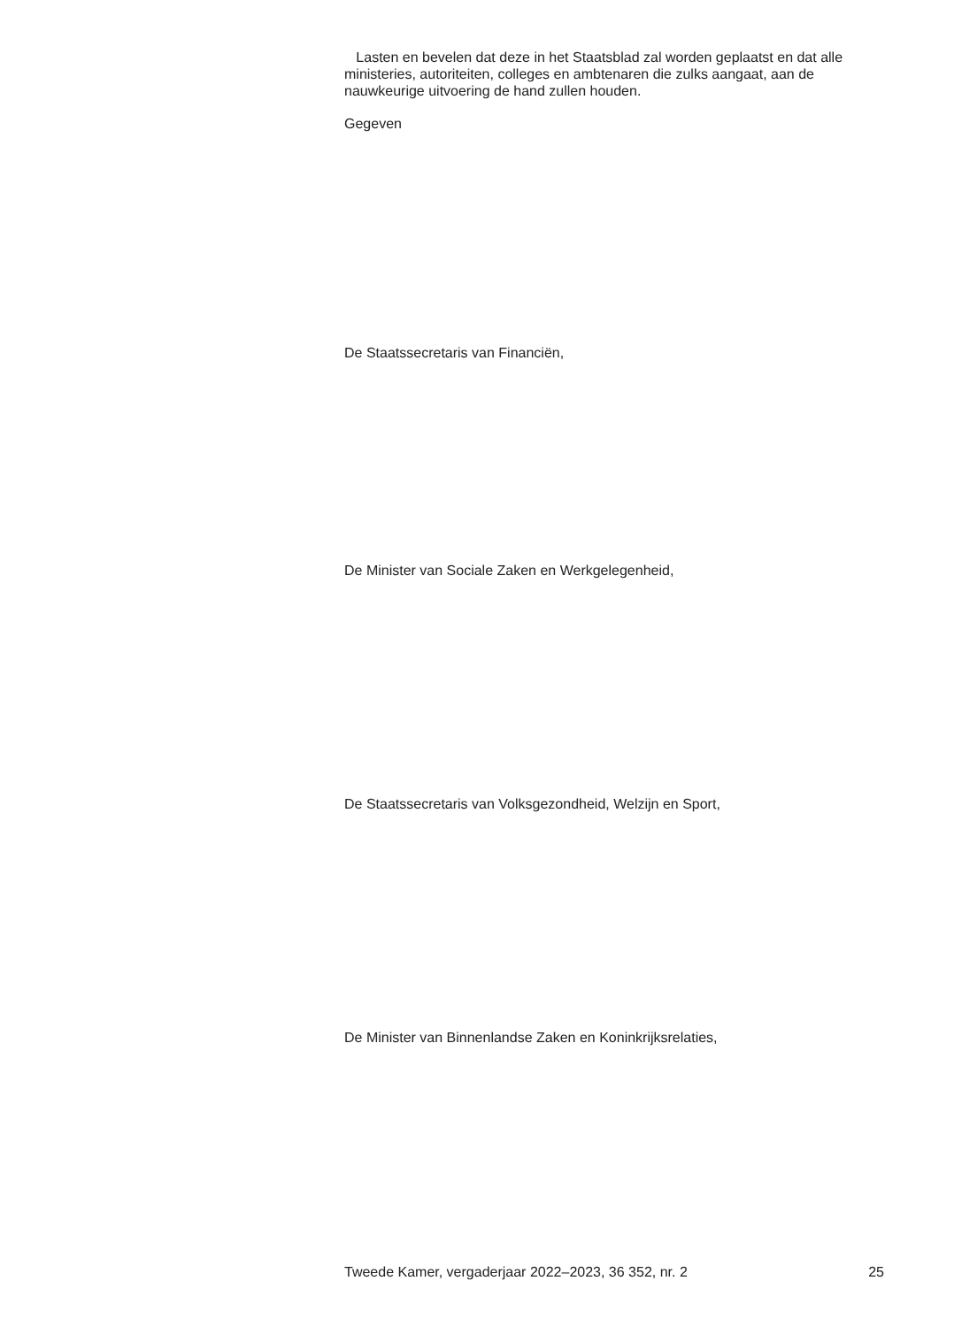Lasten en bevelen dat deze in het Staatsblad zal worden geplaatst en dat alle ministeries, autoriteiten, colleges en ambtenaren die zulks aangaat, aan de nauwkeurige uitvoering de hand zullen houden.
Gegeven
De Staatssecretaris van Financiën,
De Minister van Sociale Zaken en Werkgelegenheid,
De Staatssecretaris van Volksgezondheid, Welzijn en Sport,
De Minister van Binnenlandse Zaken en Koninkrijksrelaties,
Tweede Kamer, vergaderjaar 2022–2023, 36 352, nr. 2 25